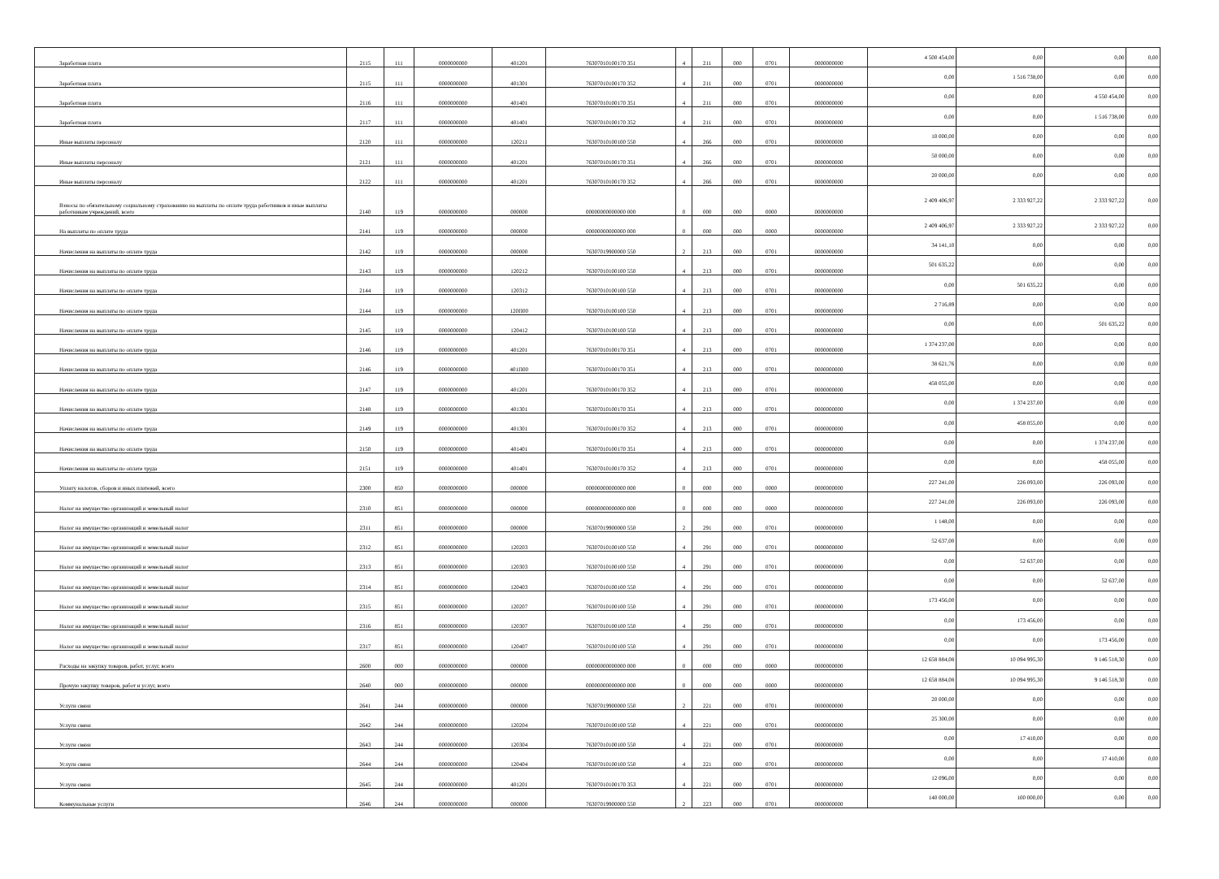| Заработная плата | 2115 | 111 | 0000000000 | 401201 | 76307010100170 351 | 4 | 211 | 000 | 0701 | 0000000000 | 4 500 454,00 | 0,00 | 0,00 | 0,00 |
| Заработная плата | 2115 | 111 | 0000000000 | 401301 | 76307010100170 352 | 4 | 211 | 000 | 0701 | 0000000000 | 0,00 | 1 516 738,00 | 0,00 | 0,00 |
| Заработная плата | 2116 | 111 | 0000000000 | 401401 | 76307010100170 351 | 4 | 211 | 000 | 0701 | 0000000000 | 0,00 | 0,00 | 4 550 454,00 | 0,00 |
| Заработная плата | 2117 | 111 | 0000000000 | 401401 | 76307010100170 352 | 4 | 211 | 000 | 0701 | 0000000000 | 0,00 | 0,00 | 1 516 738,00 | 0,00 |
| Иные выплаты персоналу | 2120 | 111 | 0000000000 | 120211 | 76307010100100 550 | 4 | 266 | 000 | 0701 | 0000000000 | 10 000,00 | 0,00 | 0,00 | 0,00 |
| Иные выплаты персоналу | 2121 | 111 | 0000000000 | 401201 | 76307010100170 351 | 4 | 266 | 000 | 0701 | 0000000000 | 50 000,00 | 0,00 | 0,00 | 0,00 |
| Иные выплаты персоналу | 2122 | 111 | 0000000000 | 401201 | 76307010100170 352 | 4 | 266 | 000 | 0701 | 0000000000 | 20 000,00 | 0,00 | 0,00 | 0,00 |
| Взносы по обязательному социальному страхованию на выплаты по оплате труда работников и иные выплаты работникам учреждений, всего | 2140 | 119 | 0000000000 | 000000 | 00000000000000 000 | 0 | 000 | 000 | 0000 | 0000000000 | 2 409 406,97 | 2 333 927,22 | 2 333 927,22 | 0,00 |
| На выплаты по оплате труда | 2141 | 119 | 0000000000 | 000000 | 00000000000000 000 | 0 | 000 | 000 | 0000 | 0000000000 | 2 409 406,97 | 2 333 927,22 | 2 333 927,22 | 0,00 |
| Начисления на выплаты по оплате труда | 2142 | 119 | 0000000000 | 000000 | 76307019900000 550 | 2 | 213 | 000 | 0701 | 0000000000 | 34 141,10 | 0,00 | 0,00 | 0,00 |
| Начисления на выплаты по оплате труда | 2143 | 119 | 0000000000 | 120212 | 76307010100100 550 | 4 | 213 | 000 | 0701 | 0000000000 | 501 635,22 | 0,00 | 0,00 | 0,00 |
| Начисления на выплаты по оплате труда | 2144 | 119 | 0000000000 | 120312 | 76307010100100 550 | 4 | 213 | 000 | 0701 | 0000000000 | 0,00 | 501 635,22 | 0,00 | 0,00 |
| Начисления на выплаты по оплате труда | 2144 | 119 | 0000000000 | 120П00 | 76307010100100 550 | 4 | 213 | 000 | 0701 | 0000000000 | 2 716,89 | 0,00 | 0,00 | 0,00 |
| Начисления на выплаты по оплате труда | 2145 | 119 | 0000000000 | 120412 | 76307010100100 550 | 4 | 213 | 000 | 0701 | 0000000000 | 0,00 | 0,00 | 501 635,22 | 0,00 |
| Начисления на выплаты по оплате труда | 2146 | 119 | 0000000000 | 401201 | 76307010100170 351 | 4 | 213 | 000 | 0701 | 0000000000 | 1 374 237,00 | 0,00 | 0,00 | 0,00 |
| Начисления на выплаты по оплате труда | 2146 | 119 | 0000000000 | 401П00 | 76307010100170 351 | 4 | 213 | 000 | 0701 | 0000000000 | 38 621,76 | 0,00 | 0,00 | 0,00 |
| Начисления на выплаты по оплате труда | 2147 | 119 | 0000000000 | 401201 | 76307010100170 352 | 4 | 213 | 000 | 0701 | 0000000000 | 458 055,00 | 0,00 | 0,00 | 0,00 |
| Начисления на выплаты по оплате труда | 2148 | 119 | 0000000000 | 401301 | 76307010100170 351 | 4 | 213 | 000 | 0701 | 0000000000 | 0,00 | 1 374 237,00 | 0,00 | 0,00 |
| Начисления на выплаты по оплате труда | 2149 | 119 | 0000000000 | 401301 | 76307010100170 352 | 4 | 213 | 000 | 0701 | 0000000000 | 0,00 | 458 055,00 | 0,00 | 0,00 |
| Начисления на выплаты по оплате труда | 2150 | 119 | 0000000000 | 401401 | 76307010100170 351 | 4 | 213 | 000 | 0701 | 0000000000 | 0,00 | 0,00 | 1 374 237,00 | 0,00 |
| Начисления на выплаты по оплате труда | 2151 | 119 | 0000000000 | 401401 | 76307010100170 352 | 4 | 213 | 000 | 0701 | 0000000000 | 0,00 | 0,00 | 458 055,00 | 0,00 |
| Уплату налогов, сборов и иных платежей, всего | 2300 | 850 | 0000000000 | 000000 | 00000000000000 000 | 0 | 000 | 000 | 0000 | 0000000000 | 227 241,00 | 226 093,00 | 226 093,00 | 0,00 |
| Налог на имущество организаций и земельный налог | 2310 | 851 | 0000000000 | 000000 | 00000000000000 000 | 0 | 000 | 000 | 0000 | 0000000000 | 227 241,00 | 226 093,00 | 226 093,00 | 0,00 |
| Налог на имущество организаций и земельный налог | 2311 | 851 | 0000000000 | 000000 | 76307019900000 550 | 2 | 291 | 000 | 0701 | 0000000000 | 1 148,00 | 0,00 | 0,00 | 0,00 |
| Налог на имущество организаций и земельный налог | 2312 | 851 | 0000000000 | 120203 | 76307010100100 550 | 4 | 291 | 000 | 0701 | 0000000000 | 52 637,00 | 0,00 | 0,00 | 0,00 |
| Налог на имущество организаций и земельный налог | 2313 | 851 | 0000000000 | 120303 | 76307010100100 550 | 4 | 291 | 000 | 0701 | 0000000000 | 0,00 | 52 637,00 | 0,00 | 0,00 |
| Налог на имущество организаций и земельный налог | 2314 | 851 | 0000000000 | 120403 | 76307010100100 550 | 4 | 291 | 000 | 0701 | 0000000000 | 0,00 | 0,00 | 52 637,00 | 0,00 |
| Налог на имущество организаций и земельный налог | 2315 | 851 | 0000000000 | 120207 | 76307010100100 550 | 4 | 291 | 000 | 0701 | 0000000000 | 173 456,00 | 0,00 | 0,00 | 0,00 |
| Налог на имущество организаций и земельный налог | 2316 | 851 | 0000000000 | 120307 | 76307010100100 550 | 4 | 291 | 000 | 0701 | 0000000000 | 0,00 | 173 456,00 | 0,00 | 0,00 |
| Налог на имущество организаций и земельный налог | 2317 | 851 | 0000000000 | 120407 | 76307010100100 550 | 4 | 291 | 000 | 0701 | 0000000000 | 0,00 | 0,00 | 173 456,00 | 0,00 |
| Расходы на закупку товаров, работ, услуг, всего | 2600 | 000 | 0000000000 | 000000 | 00000000000000 000 | 0 | 000 | 000 | 0000 | 0000000000 | 12 658 884,08 | 10 094 995,30 | 9 146 518,30 | 0,00 |
| Прочую закупку товаров, работ и услуг, всего | 2640 | 000 | 0000000000 | 000000 | 00000000000000 000 | 0 | 000 | 000 | 0000 | 0000000000 | 12 658 884,08 | 10 094 995,30 | 9 146 518,30 | 0,00 |
| Услуги связи | 2641 | 244 | 0000000000 | 000000 | 76307019900000 550 | 2 | 221 | 000 | 0701 | 0000000000 | 20 000,00 | 0,00 | 0,00 | 0,00 |
| Услуги связи | 2642 | 244 | 0000000000 | 120204 | 76307010100100 550 | 4 | 221 | 000 | 0701 | 0000000000 | 25 300,00 | 0,00 | 0,00 | 0,00 |
| Услуги связи | 2643 | 244 | 0000000000 | 120304 | 76307010100100 550 | 4 | 221 | 000 | 0701 | 0000000000 | 0,00 | 17 410,00 | 0,00 | 0,00 |
| Услуги связи | 2644 | 244 | 0000000000 | 120404 | 76307010100100 550 | 4 | 221 | 000 | 0701 | 0000000000 | 0,00 | 0,00 | 17 410,00 | 0,00 |
| Услуги связи | 2645 | 244 | 0000000000 | 401201 | 76307010100170 353 | 4 | 221 | 000 | 0701 | 0000000000 | 12 096,00 | 0,00 | 0,00 | 0,00 |
| Коммунальные услуги | 2646 | 244 | 0000000000 | 000000 | 76307019900000 550 | 2 | 223 | 000 | 0701 | 0000000000 | 140 000,00 | 100 000,00 | 0,00 | 0,00 |